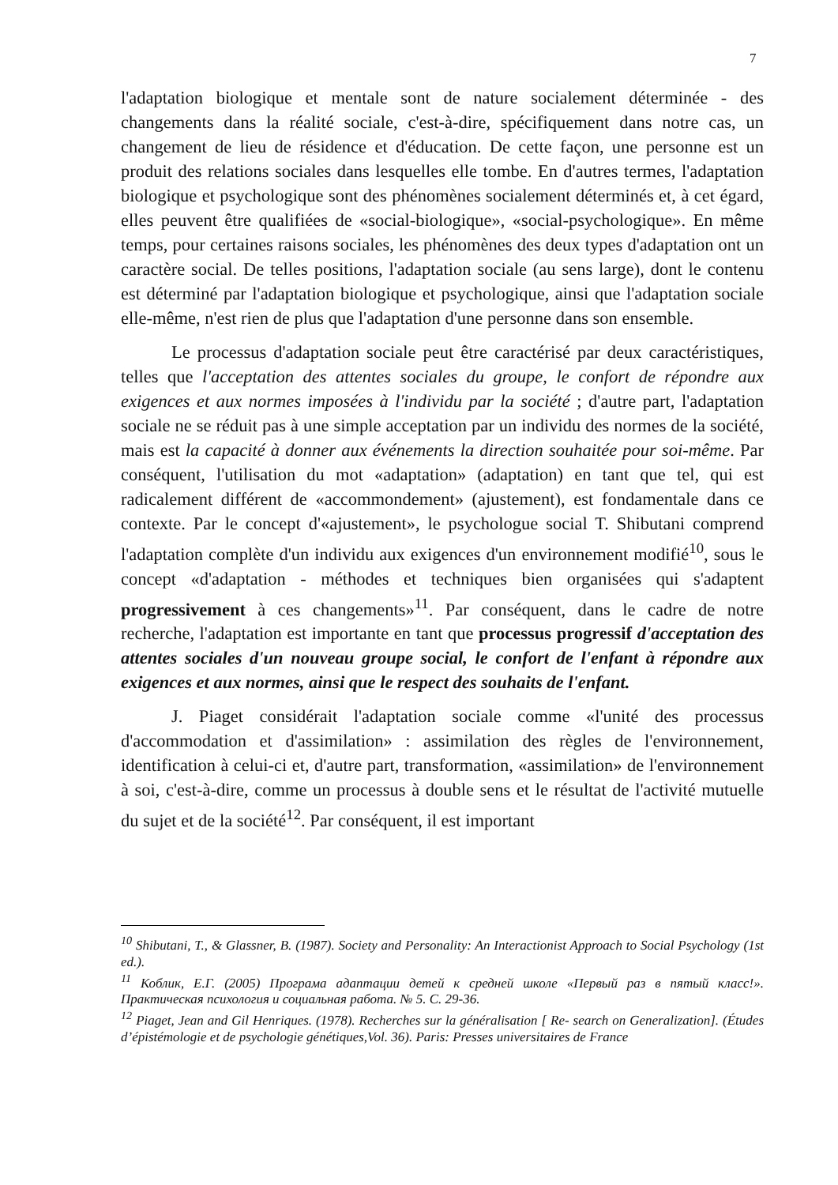7
l'adaptation biologique et mentale sont de nature socialement déterminée - des changements dans la réalité sociale, c'est-à-dire, spécifiquement dans notre cas, un changement de lieu de résidence et d'éducation. De cette façon, une personne est un produit des relations sociales dans lesquelles elle tombe. En d'autres termes, l'adaptation biologique et psychologique sont des phénomènes socialement déterminés et, à cet égard, elles peuvent être qualifiées de «social-biologique», «social-psychologique». En même temps, pour certaines raisons sociales, les phénomènes des deux types d'adaptation ont un caractère social. De telles positions, l'adaptation sociale (au sens large), dont le contenu est déterminé par l'adaptation biologique et psychologique, ainsi que l'adaptation sociale elle-même, n'est rien de plus que l'adaptation d'une personne dans son ensemble.
Le processus d'adaptation sociale peut être caractérisé par deux caractéristiques, telles que l'acceptation des attentes sociales du groupe, le confort de répondre aux exigences et aux normes imposées à l'individu par la société ; d'autre part, l'adaptation sociale ne se réduit pas à une simple acceptation par un individu des normes de la société, mais est la capacité à donner aux événements la direction souhaitée pour soi-même. Par conséquent, l'utilisation du mot «adaptation» (adaptation) en tant que tel, qui est radicalement différent de «accommondement» (ajustement), est fondamentale dans ce contexte. Par le concept d'«ajustement», le psychologue social T. Shibutani comprend l'adaptation complète d'un individu aux exigences d'un environnement modifié<sup>10</sup>, sous le concept «d'adaptation - méthodes et techniques bien organisées qui s'adaptent progressivement à ces changements»<sup>11</sup>. Par conséquent, dans le cadre de notre recherche, l'adaptation est importante en tant que processus progressif d'acceptation des attentes sociales d'un nouveau groupe social, le confort de l'enfant à répondre aux exigences et aux normes, ainsi que le respect des souhaits de l'enfant.
J. Piaget considérait l'adaptation sociale comme «l'unité des processus d'accommodation et d'assimilation» : assimilation des règles de l'environnement, identification à celui-ci et, d'autre part, transformation, «assimilation» de l'environnement à soi, c'est-à-dire, comme un processus à double sens et le résultat de l'activité mutuelle du sujet et de la société<sup>12</sup>. Par conséquent, il est important
<sup>10</sup> Shibutani, T., & Glassner, B. (1987). Society and Personality: An Interactionist Approach to Social Psychology (1st ed.).
<sup>11</sup> Коблик, Е.Г. (2005) Програма адаптации детей к средней школе «Первый раз в пятый класс!». Практическая психология и социальная работа. № 5. С. 29-36.
<sup>12</sup> Piaget, Jean and Gil Henriques. (1978). Recherches sur la généralisation [ Re- search on Generalization]. (Études d’épistémologie et de psychologie génétiques,Vol. 36). Paris: Presses universitaires de France